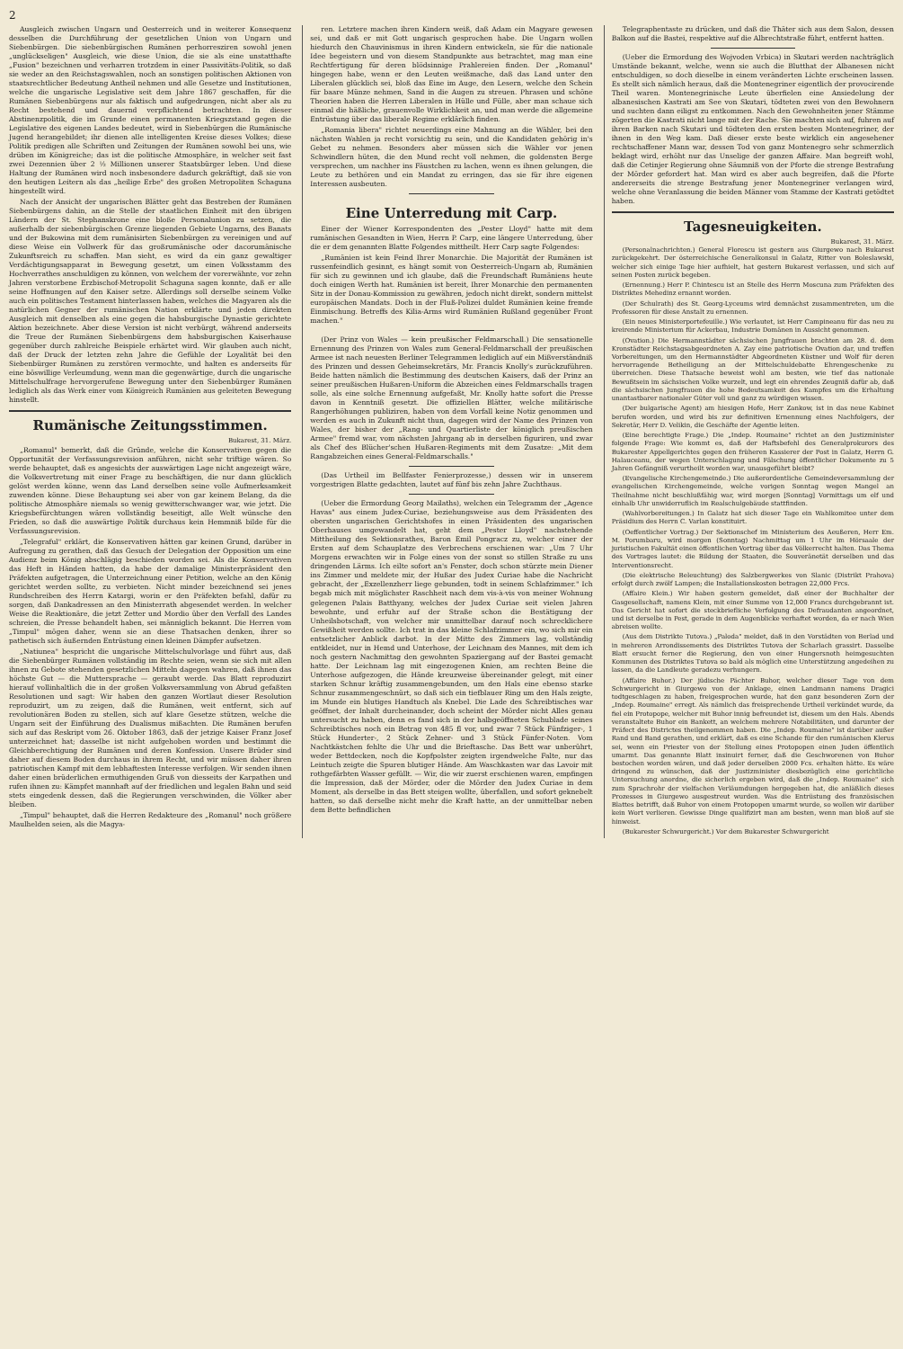2
Ausgleich zwischen Ungarn und Oesterreich und in weiterer Konsequenz desselben die Durchführung der gesetzlichen Union von Ungarn und Siebenbürgen. Die siebenbürgischen Rumänen perhorresziren sowohl jenen „unglückseligen" Ausgleich, wie diese Union, die sie als eine unstatthafte „Fusion" bezeichnen und verharren trotzdem in einer Passivitäts-Politik, so daß sie weder an den Reichstagswahlen, noch an sonstigen politischen Aktionen von staatsrechtlicher Bedeutung Antheil nehmen und alle Gesetze und Institutionen, welche die ungarische Legislative seit dem Jahre 1867 geschaffen, für die Rumänen Siebenbürgens nur als faktisch und aufgedrungen, nicht aber als zu Recht bestehend und dauernd verpflichtend betrachten. In dieser Abstinenzpolitik, die im Grunde einen permanenten Kriegszstand gegen die Legislative des eigenen Landes bedeutet, wird in Siebenbürgen die Rumänische Jugend herangebildet; ihr dienen alle intelligenten Kreise dieses Volkes; diese Politik predigen alle Schriften und Zeitungen der Rumänen sowohl bei uns, wie drüben im Königreiche; das ist die politische Atmosphäre, in welcher seit fast zwei Dezennien über 2 ½ Millionen unserer Staatsbürger leben. Und diese Haltung der Rumänen wird noch insbesondere dadurch gekräftigt, daß sie von den heutigen Leitern als das „heilige Erbe" des großen Metropoliten Schaguna hingestellt wird.
Nach der Ansicht der ungarischen Blätter geht das Bestreben der Rumänen Siebenbürgens dahin, an die Stelle der staatlichen Einheit mit den übrigen Ländern der St. Stephanskrone eine bloße Personalunion zu setzen, die außerhalb der siebenbürgischen Grenze liegenden Gebiete Ungarns, des Banats und der Bukowina mit dem rumänisirten Siebenbürgen zu vereinigen und auf diese Weise ein Vollwerk für das großrumänische oder dacorumänische Zukunftsreich zu schaffen. Man sieht, es wird da ein ganz gewaltiger Verdächtigungsapparat in Bewegung gesetzt, um einen Volksstamm des Hochverrathes anschuldigen zu können, von welchem der vorerwähnte, vor zehn Jahren verstorbene Erzbischof-Metropolit Schaguna sagen konnte, daß er alle seine Hoffnungen auf den Kaiser setze. Allerdings soll derselbe seinem Volke auch ein politisches Testament hinterlassen haben, welches die Magyaren als die natürlichen Gegner der rumänischen Nation erklärte und jeden direkten Ausgleich mit denselben als eine gegen die habsburgische Dynastie gerichtete Aktion bezeichnete. Aber diese Version ist nicht verbürgt, während anderseits die Treue der Rumänen Siebenbürgens dem habsburgischen Kaiserhause gegenüber durch zahlreiche Beispiele erhärtet wird. Wir glauben auch nicht, daß der Druck der letzten zehn Jahre die Gefühle der Loyalität bei den Siebenbürger Rumänen zu zerstören vermochte, und halten es anderseits für eine böswillige Verleumdung, wenn man die gegenwärtige, durch die ungarische Mittelschulfrage hervorgerufene Bewegung unter den Siebenbürger Rumänen lediglich als das Werk einer vom Königreich Rumänien aus geleiteten Bewegung hinstellt.
Rumänische Zeitungsstimmen.
Bukarest, 31. März.
„Romanul" bemerkt, daß die Gründe, welche die Konservativen gegen die Opportunität der Verfassungsrevision anführen, nicht sehr triftige wären. So werde behauptet, daß es angesichts der auswärtigen Lage nicht angezeigt wäre, die Volksvertretung mit einer Frage zu beschäftigen, die nur dann glücklich gelöst werden könne, wenn das Land derselben seine volle Aufmerksamkeit zuwenden könne. Diese Behauptung sei aber von gar keinem Belang, da die politische Atmosphäre niemals so wenig gewitterschwanger war, wie jetzt. Die Kriegsbefürchtungen wären vollständig beseitigt, alle Welt wünsche den Frieden, so daß die auswärtige Politik durchaus kein Hemmniß bilde für die Verfassungsrevision.
„Telegraful" erklärt, die Konservativen hätten gar keinen Grund, darüber in Aufregung zu gerathen, daß das Gesuch der Delegation der Opposition um eine Audienz beim König abschlägig beschieden worden sei. Als die Konservativen das Heft in Händen hatten, da habe der damalige Ministerpräsident den Präfekten aufgetragen, die Unterzeichnung einer Petition, welche an den König gerichtet werden sollte, zu verbieten. Nicht minder bezeichnend sei jenes Rundschreiben des Herrn Katargi, worin er den Präfekten befahl, dafür zu sorgen, daß Dankadressen an den Ministerrath abgesendet werden. In welcher Weise die Reaktionäre, die jetzt Zetter und Mordio über den Verfall des Landes schreien, die Presse behandelt haben, sei männiglich bekannt. Die Herren vom „Timpul" mögen daher, wenn sie an diese Thatsachen denken, ihrer so pathetisch sich äußernden Entrüstung einen kleinen Dämpfer aufsetzen.
„Natiunea" bespricht die ungarische Mittelschulvorlage und führt aus, daß die Siebenbürger Rumänen vollständig im Rechte seien, wenn sie sich mit allen ihnen zu Gebote stehenden gesetzlichen Mitteln dagegen wahren, daß ihnen das höchste Gut — die Muttersprache — geraubt werde. Das Blatt reproduzirt hierauf vollinhaltlich die in der großen Volksversammlung von Abrud gefaßten Resolutionen und sagt: Wir haben den ganzen Wortlaut dieser Resolution reproduzirt, um zu zeigen, daß die Rumänen, weit entfernt, sich auf revolutionären Boden zu stellen, sich auf klare Gesetze stützen, welche die Ungarn seit der Einführung des Dualismus mißachten. Die Rumänen berufen sich auf das Reskript vom 26. Oktober 1863, daß der jetzige Kaiser Franz Josef unterzeichnet hat; dasselbe ist nicht aufgehoben worden und bestimmt die Gleichberechtigung der Rumänen und deren Konfession. Unsere Brüder sind daher auf diesem Boden durchaus in ihrem Recht, und wir müssen daher ihren patriotischen Kampf mit dem lebhaftesten Interesse verfolgen. Wir senden ihnen daher einen brüderlichen ermuthigenden Gruß von diesseits der Karpathen und rufen ihnen zu: Kämpfet mannhaft auf der friedlichen und legalen Bahn und seid stets eingedenk dessen, daß die Regierungen verschwinden, die Völker aber bleiben.
„Timpul" behauptet, daß die Herren Redakteure des „Romanul" noch größere Maulhelden seien, als die Magya-
ren. Letztere machen ihren Kindern weiß, daß Adam ein Magyare gewesen sei, und daß er mit Gott ungarisch gesprochen habe. Die Ungarn wollen hiedurch den Chauvinismus in ihren Kindern entwickeln, sie für die nationale Idee begeistern und von diesem Standpunkte aus betrachtet, mag man eine Rechtfertigung für deren blödsinnige Prahlereien finden. Der „Romanul" hingegen habe, wenn er den Leuten weißmache, daß das Land unter den Liberalen glücklich sei, bloß das Eine im Auge, den Lesern, welche den Schein für baare Münze nehmen, Sand in die Augen zu streuen. Phrasen und schöne Theorien haben die Herren Liberalen in Hülle und Fülle, aber man schaue sich einmal die häßliche, grauenvolle Wirklichkeit an, und man werde die allgemeine Entrüstung über das liberale Regime erklärlich finden.
„Romania libera" richtet neuerdings eine Mahnung an die Wähler, bei den nächsten Wahlen ja recht vorsichtig zu sein, und die Kandidaten gehörig in's Gebet zu nehmen. Besonders aber müssen sich die Wähler vor jenen Schwindlern hüten, die den Mund recht voll nehmen, die goldensten Berge versprechen, um nachher ins Fäustchen zu lachen, wenn es ihnen gelungen, die Leute zu bethören und ein Mandat zu erringen, das sie für ihre eigenen Interessen ausbeuten.
Eine Unterredung mit Carp.
Einer der Wiener Korrespondenten des „Pester Lloyd" hatte mit dem rumänischen Gesandten in Wien, Herrn P. Carp, eine längere Unterredung, über die er dem genannten Blatte Folgendes mittheilt. Herr Carp sagte Folgendes:
„Rumänien ist kein Feind Ihrer Monarchie. Die Majorität der Rumänen ist russenfeindlich gesinnt, es hängt somit von Oesterreich-Ungarn ab, Rumänien für sich zu gewinnen und ich glaube, daß die Freundschaft Rumäniens heute doch einigen Werth hat. Rumänien ist bereit, Ihrer Monarchie den permanenten Sitz in der Donau-Kommission zu gewähren, jedoch nicht direkt, sondern mittelst europäischen Mandats. Doch in der Fluß-Polizei duldet Rumänien keine fremde Einmischung. Betreffs des Kilia-Arms wird Rumänien Rußland gegenüber Front machen."
(Der Prinz von Wales — kein preußischer Feldmarschall.) Die sensationelle Ernennung des Prinzen von Wales zum General-Feldmarschall der preußischen Armee ist nach neuesten Berliner Telegrammen lediglich auf ein Mißverständniß des Prinzen und dessen Geheimsekretärs, Mr. Francis Knolly's zurückzuführen. Beide hatten nämlich die Bestimmung des deutschen Kaisers, daß der Prinz an seiner preußischen Hußaren-Uniform die Abzeichen eines Feldmarschalls tragen solle, als eine solche Ernennung aufgefaßt, Mr. Knolly hatte sofort die Presse davon in Kenntniß gesetzt. Die offiziellen Blätter, welche militärische Rangerhöhungen publiziren, haben von dem Vorfall keine Notiz genommen und werden es auch in Zukunft nicht thun, dagegen wird der Name des Prinzen von Wales, der bisher der „Rang- und Quartierliste der königlich preußischen Armee" fremd war, vom nächsten Jahrgang ab in derselben figuriren, und zwar als Chef des Blücher'schen Hußaren-Regiments mit dem Zusatze: „Mit dem Rangabzeichen eines General-Feldmarschalls."
(Das Urtheil im Bellfaster Fenierprozesse,) dessen wir in unserem vorgestrigen Blatte gedachten, lautet auf fünf bis zehn Jahre Zuchthaus.
(Ueber die Ermordung Georg Mailaths), welchen ein Telegramm der „Agence Havas" aus einem Judex-Curiae, beziehungsweise aus dem Präsidenten des obersten ungarischen Gerichtshofes in einen Präsidenten des ungarischen Oberhauses umgewandelt hat, geht dem „Pester Lloyd" nachstehende Mittheilung des Sektionsrathes, Baron Emil Pongracz zu, welcher einer der Ersten auf dem Schauplatze des Verbrechens erschienen war: „Um 7 Uhr Morgens erwachten wir in Folge eines von der sonst so stillen Straße zu uns dringenden Lärms. Ich eilte sofort an's Fenster, doch schon stürzte mein Diener ins Zimmer und meldete mir, der Hußar des Judex Curiae habe die Nachricht gebracht, der „Exzellenzherr liege gebunden, todt in seinem Schlafzimmer." Ich begab mich mit möglichster Raschheit nach dem vis-à-vis von meiner Wohnung gelegenen Palais Batthyany, welches der Judex Curiae seit vielen Jahren bewohnte, und erfuhr auf der Straße schon die Bestätigung der Unheilsbotschaft, von welcher mir unmittelbar darauf noch schrecklichere Gewißheit werden sollte. Ich trat in das kleine Schlafzimmer ein, wo sich mir ein entsetzlicher Anblick darbot. In der Mitte des Zimmers lag, vollständig entkleidet, nur in Hemd und Unterhose, der Leichnam des Mannes, mit dem ich noch gestern Nachmittag den gewohnten Spaziergang auf der Bastei gemacht hatte. Der Leichnam lag mit eingezogenen Knien, am rechten Beine die Unterhose aufgezogen, die Hände kreuzweise übereinander gelegt, mit einer starken Schnur kräftig zusammengebunden, um den Hals eine ebenso starke Schnur zusammengeschnürt, so daß sich ein tiefblauer Ring um den Hals zeigte, im Munde ein blutiges Handtuch als Knebel. Die Lade des Schreibtisches war geöffnet, der Inhalt durcheinander, doch scheint der Mörder nicht Alles genau untersucht zu haben, denn es fand sich in der halbgeöffneten Schublade seines Schreibtisches noch ein Betrag von 485 fl vor, und zwar 7 Stück Fünfziger-, 1 Stück Hunderter-, 2 Stück Zehner- und 3 Stück Fünfer-Noten. Vom Nachtkästchen fehlte die Uhr und die Brieftasche. Das Bett war unberührt, weder Bettdecken, noch die Kopfpolster zeigten irgendwelche Falte, nur das Leintuch zeigte die Spuren blutiger Hände. Am Waschkasten war das Lavoir mit rothgefärbten Wasser gefüllt. — Wir, die wir zuerst erschienen waren, empfingen die Impression, daß der Mörder, oder die Mörder den Judex Curiae in dem Moment, als derselbe in das Bett steigen wollte, überfallen, und sofort geknebelt hatten, so daß derselbe nicht mehr die Kraft hatte, an der unmittelbar neben dem Bette befindlichen
Telegraphentaste zu drücken, und daß die Thäter sich aus dem Salon, dessen Balkon auf die Bastei, respektive auf die Albrechtstraße führt, entfernt hatten.
(Ueber die Ermordung des Wojvoden Vrbica) in Skutari werden nachträglich Umstände bekannt, welche, wenn sie auch die Blutthat der Albanesen nicht entschuldigen, so doch dieselbe in einem veränderten Lichte erscheinen lassen. Es stellt sich nämlich heraus, daß die Montenegriner eigentlich der provocirende Theil waren. Montenegrinische Leute überfielen eine Ansiedelung der albanesischen Kastrati am See von Skutari, tödteten zwei von den Bewohnern und suchten dann eiligst zu entkommen. Nach den Gewohnheiten jener Stämme zögerten die Kastrati nicht lange mit der Rache. Sie machten sich auf, fuhren auf ihren Barken nach Skutari und tödteten den ersten besten Montenegriner, der ihnen in den Weg kam. Daß dieser erste beste wirklich ein angesehener rechtschaffener Mann war, dessen Tod von ganz Montenegro sehr schmerzlich beklagt wird, erhöht nur das Unselige der ganzen Affaire. Man begreift wohl, daß die Cetinjer Regierung ohne Säumniß von der Pforte die strenge Bestrafung der Mörder gefordert hat. Man wird es aber auch begreifen, daß die Pforte andererseits die strenge Bestrafung jener Montenegriner verlangen wird, welche ohne Veranlassung die beiden Männer vom Stamme der Kastrati getödtet haben.
Tagesneuigkeiten.
Bukarest, 31. März.
(Personalnachrichten.) General Florescu ist gestern aus Giurgewo nach Bukarest zurückgekehrt. Der österreichische Generalkonsul in Galatz, Ritter von Boleslawski, welcher sich einige Tage hier aufhielt, hat gestern Bukarest verlassen, und sich auf seinen Posten zurück begeben.
(Ernennung.) Herr P. Chintescu ist an Stelle des Herrn Moscuna zum Präfekten des Distriktes Mehedinz ernannt worden.
(Der Schulrath) des St. Georg-Lyceums wird demnächst zusammentreten, um die Professoren für diese Anstalt zu ernennen.
(Ein neues Ministerportefeuille.) Wie verlautet, ist Herr Campineanu für das neu zu kreirende Ministerium für Ackerbau, Industrie Domänen in Aussicht genommen.
(Ovation.) Die Hermannstädter sächsischen Jungfrauen brachten am 28. d. dem Kronstädter Reichstagsabgeordneten A. Zay eine patriotische Ovation dar, und treffen Vorbereitungen, um den Hermannstädter Abgeordneten Küstner und Wolf für deren hervorragende Betheiligung an der Mittelschuldebatte Ehrengeschenke zu überreichen. Diese Thatsache beweist wohl am besten, wie tief das nationale Bewußtsein im sächsischen Volke wurzelt, und legt ein ehrendes Zeugniß dafür ab, daß die sächsischen Jungfrauen die hohe Bedeutsamkeit des Kampfes um die Erhaltung unantastbarer nationaler Güter voll und ganz zu würdigen wissen.
(Der bulgarische Agent) am hiesigen Hofe, Herr Zankow, ist in das neue Kabinet berufen worden, und wird bis zur definitiven Ernennung eines Nachfolgers, der Sekretär, Herr D. Velikin, die Geschäfte der Agentie leiten.
(Eine berechtigte Frage.) Die „Indep. Roumaine" richtet an den Justizminister folgende Frage: Wie kommt es, daß der Haftsbefehl des Generalprokurors des Bukarester Appellgerichtes gegen den früheren Kassierer der Post in Galatz, Herrn G. Halauceanu, der wegen Unterschlagung und Fälschung öffentlicher Dokumente zu 5 Jahren Gefängniß verurtheilt worden war, unausgeführt bleibt?
(Evangelische Kirchengemeinde.) Die außerordentliche Gemeindeversammlung der evangelischen Kirchengemeinde, welche vorigen Sonntag wegen Mangel an Theilnahme nicht beschlußfähig war, wird morgen [Sonntag] Vormittags um elf und einhalb Uhr unwiderruflich im Realschulgebäude stattfinden.
(Wahlvorbereitungen.) In Galatz hat sich dieser Tage ein Wahlkomitee unter dem Präsidium des Herrn C. Varlan konstituirt.
(Oeffentlicher Vortrag.) Der Sektionschef im Ministerium des Aeußeren, Herr Em. M. Porumbaru, wird morgen (Sonntag) Nachmittag um 1 Uhr im Hörsaale der juristischen Fakultät einen öffentlichen Vortrag über das Völkerrecht halten. Das Thema des Vortrages lautet: die Bildung der Staaten, die Souveränetät derselben und das Interventionsrecht.
(Die elektrische Beleuchtung) des Salzbergwerkes von Slanic (Distrikt Prahova) erfolgt durch zwölf Lampen; die Installationskosten betragen 22,000 Frcs.
(Affaire Klein.) Wir haben gestern gemeldet, daß einer der Buchhalter der Gasgesellschaft, namens Klein, mit einer Summe von 12,000 Francs durchgebrannt ist. Das Gericht hat sofort die steckbriefliche Verfolgung des Defraudanten angeordnet, und ist derselbe in Pest, gerade in dem Augenblicke verhaftet worden, da er nach Wien abreisen wollte.
(Aus dem Distrikte Tutova.) „Paloda" meldet, daß in den Vorstädten von Berlad und in mehreren Arrondissements des Distriktes Tutova der Scharlach grassirt. Dasselbe Blatt ersucht ferner die Regierung, den von einer Hungersnoth heimgesuchten Kommunen des Distriktes Tutova so bald als möglich eine Unterstützung angedeihen zu lassen, da die Landleute geradezu verhungern.
(Affaire Buhor.) Der jüdische Pächter Buhor, welcher dieser Tage von dem Schwurgericht in Giurgewo von der Anklage, einen Landmann namens Dragici todtgeschlagen zu haben, freigesprochen wurde, hat den ganz besonderen Zorn der „Indep. Roumaine" erregt. Als nämlich das freisprechende Urtheil verkündet wurde, da fiel ein Protopope, welcher mit Buhor innig befreundet ist, diesem um den Hals. Abends veranstaltete Buhor ein Bankett, an welchem mehrere Notabilitäten, und darunter der Präfect des Districtes theilgenommen haben. Die „Indep. Roumaine" ist darüber außer Rand und Band gerathen, und erklärt, daß es eine Schande für den rumänischen Klerus sei, wenn ein Priester von der Stellung eines Protopopen einen Juden öffentlich umarmt. Das genannte Blatt insinuirt ferner, daß die Geschworenen von Buhor bestochen worden wären, und daß jeder derselben 2000 Fcs. erhalten hätte. Es wäre dringend zu wünschen, daß der Justizminister diesbezüglich eine gerichtliche Untersuchung anordne, die sicherlich ergeben wird, daß die „Indep. Roumaine" sich zum Sprachrohr der vielfachen Verläumdungen hergegeben hat, die anläßlich dieses Prozesses in Giurgewo ausgestreut wurden. Was die Entrüstung des französischen Blattes betrifft, daß Buhor von einem Protopopen umarmt wurde, so wollen wir darüber kein Wort verlieren. Gewisse Dinge qualifizirt man am besten, wenn man bloß auf sie hinweist.
(Bukarester Schwurgericht.) Vor dem Bukarester Schwurgericht